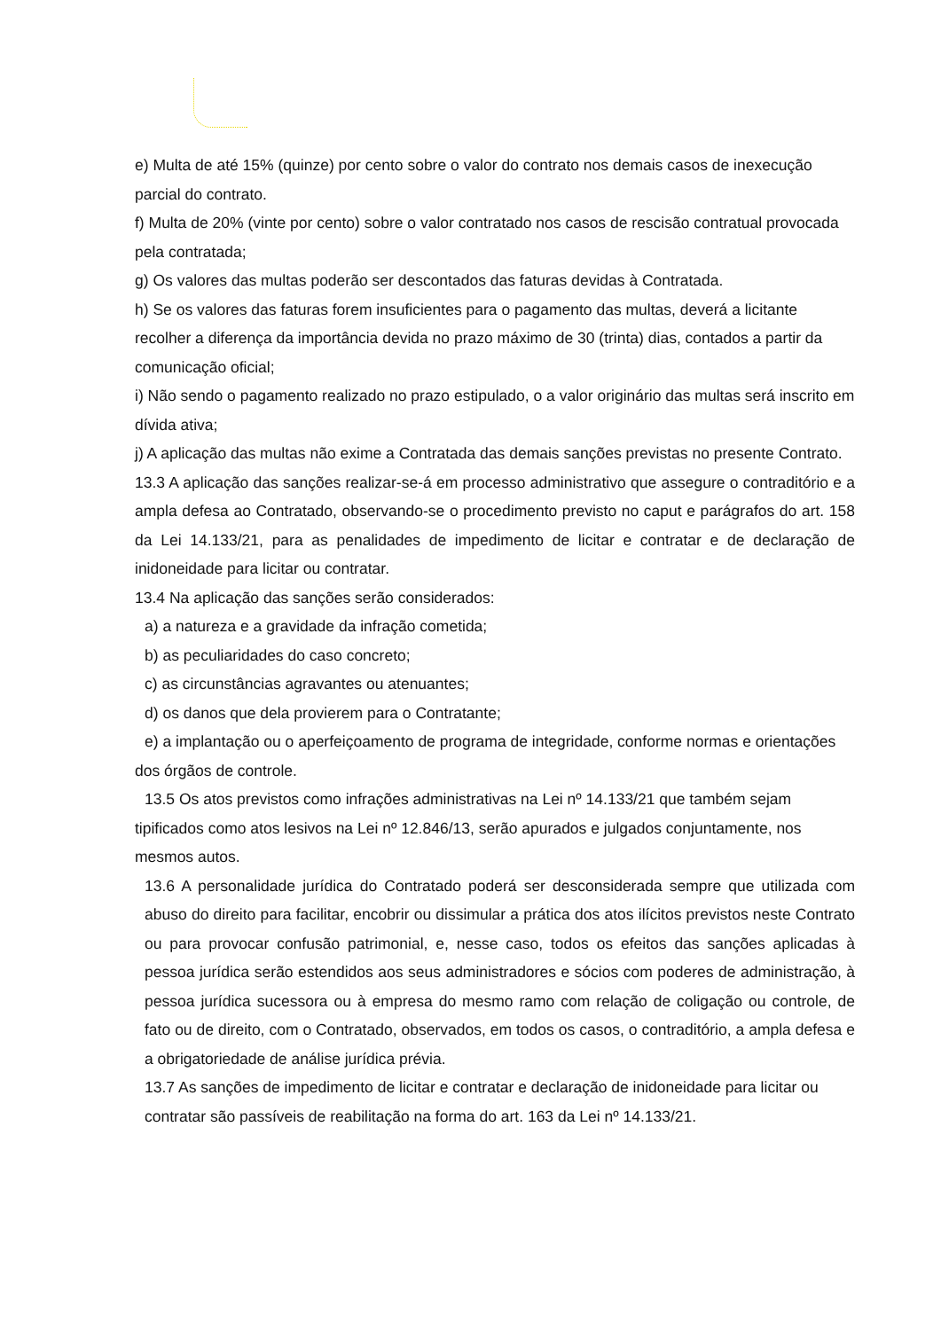e) Multa de até 15% (quinze) por cento sobre o valor do contrato nos demais casos de inexecução parcial do contrato.
f) Multa de 20% (vinte por cento) sobre o valor contratado nos casos de rescisão contratual provocada pela contratada;
g) Os valores das multas poderão ser descontados das faturas devidas à Contratada.
h) Se os valores das faturas forem insuficientes para o pagamento das multas, deverá a licitante recolher a diferença da importância devida no prazo máximo de 30 (trinta) dias, contados a partir da comunicação oficial;
i) Não sendo o pagamento realizado no prazo estipulado, o a valor originário das multas será inscrito em dívida ativa;
j) A aplicação das multas não exime a Contratada das demais sanções previstas no presente Contrato.
13.3 A aplicação das sanções realizar-se-á em processo administrativo que assegure o contraditório e a ampla defesa ao Contratado, observando-se o procedimento previsto no caput e parágrafos do art. 158 da Lei 14.133/21, para as penalidades de impedimento de licitar e contratar e de declaração de inidoneidade para licitar ou contratar.
13.4 Na aplicação das sanções serão considerados:
a) a natureza e a gravidade da infração cometida;
b) as peculiaridades do caso concreto;
c) as circunstâncias agravantes ou atenuantes;
d) os danos que dela provierem para o Contratante;
e) a implantação ou o aperfeiçoamento de programa de integridade, conforme normas e orientações dos órgãos de controle.
13.5 Os atos previstos como infrações administrativas na Lei nº 14.133/21 que também sejam tipificados como atos lesivos na Lei nº 12.846/13, serão apurados e julgados conjuntamente, nos mesmos autos.
13.6 A personalidade jurídica do Contratado poderá ser desconsiderada sempre que utilizada com abuso do direito para facilitar, encobrir ou dissimular a prática dos atos ilícitos previstos neste Contrato ou para provocar confusão patrimonial, e, nesse caso, todos os efeitos das sanções aplicadas à pessoa jurídica serão estendidos aos seus administradores e sócios com poderes de administração, à pessoa jurídica sucessora ou à empresa do mesmo ramo com relação de coligação ou controle, de fato ou de direito, com o Contratado, observados, em todos os casos, o contraditório, a ampla defesa e a obrigatoriedade de análise jurídica prévia.
13.7 As sanções de impedimento de licitar e contratar e declaração de inidoneidade para licitar ou contratar são passíveis de reabilitação na forma do art. 163 da Lei nº 14.133/21.